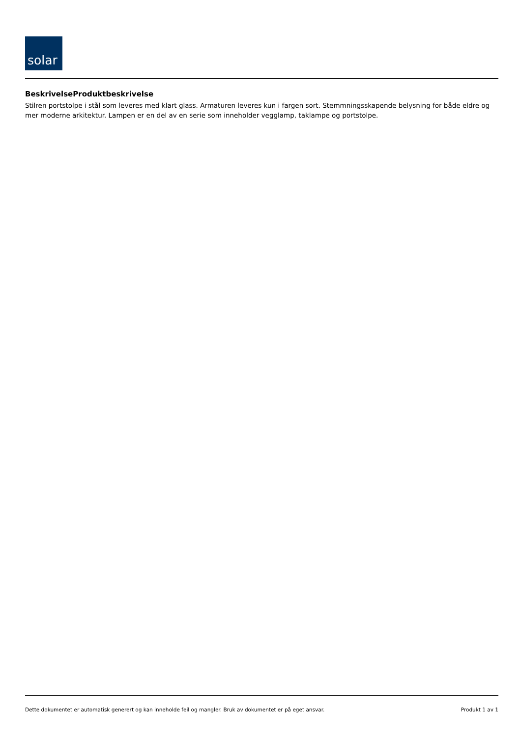solar
BeskrivelseProduktbeskrivelse
Stilren portstolpe i stål som leveres med klart glass. Armaturen leveres kun i fargen sort. Stemmningsskapende belysning for både eldre og mer moderne arkitektur. Lampen er en del av en serie som inneholder vegglamp, taklampe og portstolpe.
Dette dokumentet er automatisk generert og kan inneholde feil og mangler. Bruk av dokumentet er på eget ansvar. Produkt 1 av 1